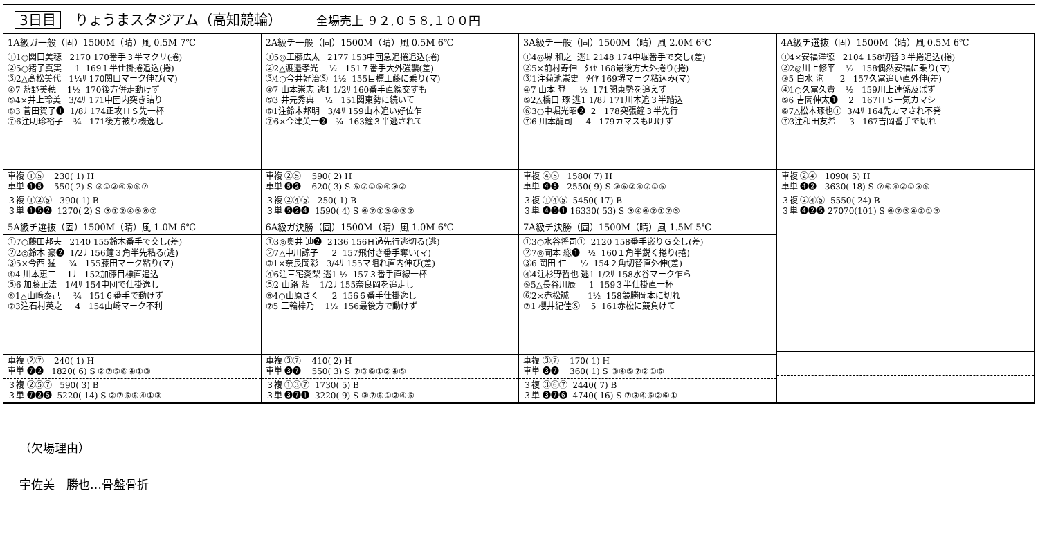3日目 りょうまスタジアム（高知競輪） 全場売上 ９２,０５８,１００円
1A級ガ一般（固）1500M（晴）風 0.5M 7℃
①1◎関口美穂 2170 170番手３半マクリ(捲) ②5○猪子真実 1 169１半仕掛捲追込(捲) ③2△髙松美代 1¼ﾘ 170関口マーク伸び(マ) ④7 藍野美穂 1½ 170後方併走動けず ⑤4×井上玲美 3/4ﾘ 171中団内突き詰り ⑥3 菅田賀子❶ 1/8ﾘ 174正攻ＨＳ先一杯 ⑦6注明珍裕子 ¾ 171後方被り機逸し
車複 ①⑤ 230( 1) H 車単 ❶❺ 550( 2) S ③①②④⑥⑤⑦
３複 ①②⑤ 390( 1) B ３単 ❶❺❷ 1270( 2) S ③①②④⑤⑥⑦
2A級チ一般（固）1500M（晴）風 0.5M 6℃
①5◎工藤広太 2177 153中団急追捲追込(捲) ②2△渡邉孝光 ½ 151７番手大外強襲(差) ③4○今井好治Ⓢ 1½ 155目標工藤に乗り(マ) ④7 山本崇志 逃1 1/2ﾘ 160番手直線交すも ⑤3 井元秀典 ½ 151関東勢に続いて ⑥1注鈴木邦明 3/4ﾘ 159山本追い好位乍 ⑦6×今津英一❷ ¾ 163鐘３半逃されて
車複 ②⑤ 590( 2) H 車単 ❺❷ 620( 3) S ⑥⑦①⑤④③②
３複 ②④⑤ 250( 1) B ３単 ❺❷❹ 1590( 4) S ⑥⑦①⑤④③②
3A級チ一般（固）1500M（晴）風 2.0M 6℃
①4◎堺 和之 逃1 2148 174中堀番手で交し(差) ②5×前村寿伸 ﾀｲﾔ 168最後方大外捲り(捲) ③1注菊池崇史 ﾀｲﾔ 169堺マーク粘込み(マ) ④7 山本 登 ½ 171関東勢を追えず ⑤2△橋口 琢 逃1 1/8ﾘ 171川本追３半踏込 ⑥3○中堀光昭❷ 2 178突張鐘３半先行 ⑦6 川本龍司 4 179カマスも叩けず
車複 ④⑤ 1580( 7) H 車単 ❹❺ 2550( 9) S ③⑥②④⑦①⑤
３複 ①④⑤ 5450( 17) B ３単 ❹❺❶ 16330( 53) S ③④⑥②①⑦⑤
4A級チ選抜（固）1500M（晴）風 0.5M 6℃
①4×安福洋徳 2104 158切替３半捲追込(捲) ②2◎川上修平 ½ 158偶然安福に乗り(マ) ③5 白水 洵 2 157久冨追い直外伸(差) ④1○久冨久貴 ½ 159川上連係及ばず ⑤6 吉岡伸太❶ 2 167ＨＳ一気カマシ ⑥7△松本琢也① 3/4ﾘ 164先カマされ不発 ⑦3注和田友希 3 167吉岡番手で切れ
車複 ②④ 1090( 5) H 車単 ❹❷ 3630( 18) S ⑦⑥④②①③⑤
３複 ②④⑤ 5550( 24) B ３単 ❹❷❺ 27070(101) S ⑥⑦③④②①⑤
5A級チ選抜（固）1500M（晴）風 1.0M 6℃
①7○藤田邦夫 2140 155鈴木番手で交し(差) ②2◎鈴木 豪❷ 1/2ﾘ 156鐘３角半先粘る(逃) ③5×今西 猛 ¾ 155藤田マーク粘り(マ) ④4 川本恵二 1ﾘ 152加藤目標直追込 ⑤6 加藤正法 1/4ﾘ 154中団で仕掛逸し ⑥1△山﨑泰己 ¾ 151６番手で動けず ⑦3注石村英之 4 154山崎マーク不利
車複 ②⑦ 240( 1) H 車単 ❼❷ 1820( 6) S ②⑦⑤⑥④①③
３複 ②⑤⑦ 590( 3) B ３単 ❼❷❺ 5220( 14) S ②⑦⑤⑥④①③
6A級ガ決勝（固）1500M（晴）風 1.0M 6℃
①3◎奥井 迪❷ 2136 156Ｈ過先行逃切る(逃) ②7△中川諒子 2 157飛付き番手奪い(マ) ③1×奈良岡彩 3/4ﾘ 155マ阻れ直内伸び(差) ④6注三宅愛梨 逃1 ½ 157３番手直線一杯 ⑤2 山路 藍 1/2ﾘ 155奈良岡を追走し ⑥4○山原さく 2 156６番手仕掛逸し ⑦5 三輪梓乃 1½ 156最後方で動けず
車複 ③⑦ 410( 2) H 車単 ❸❼ 550( 3) S ⑦③⑥①②④⑤
３複 ①③⑦ 1730( 5) B ３単 ❸❼❶ 3220( 9) S ③⑦⑥①②④⑤
7A級チ決勝（固）1500M（晴）風 1.5M 5℃
①3○水谷将司① 2120 158番手嵌りＧ交し(差) ②7◎岡本 総❶ ½ 160１角半鋭く捲り(捲) ③6 岡田 仁 ½ 154２角切替直外伸(差) ④4注杉野哲也 逃1 1/2ﾘ 158水谷マーク乍ら ⑤5△長谷川辰 1 159３半仕掛直一杯 ⑥2×赤松誠一 1½ 158競勝岡本に切れ ⑦1 櫻井紀佳Ⓢ 5 161赤松に競負けて
車複 ③⑦ 170( 1) H 車単 ❸❼ 360( 1) S ③④⑤⑦②①⑥
３複 ③⑥⑦ 2440( 7) B ３単 ❸❼❻ 4740( 16) S ⑦③④⑤②⑥①
（欠場理由）
宇佐美　勝也…骨盤骨折